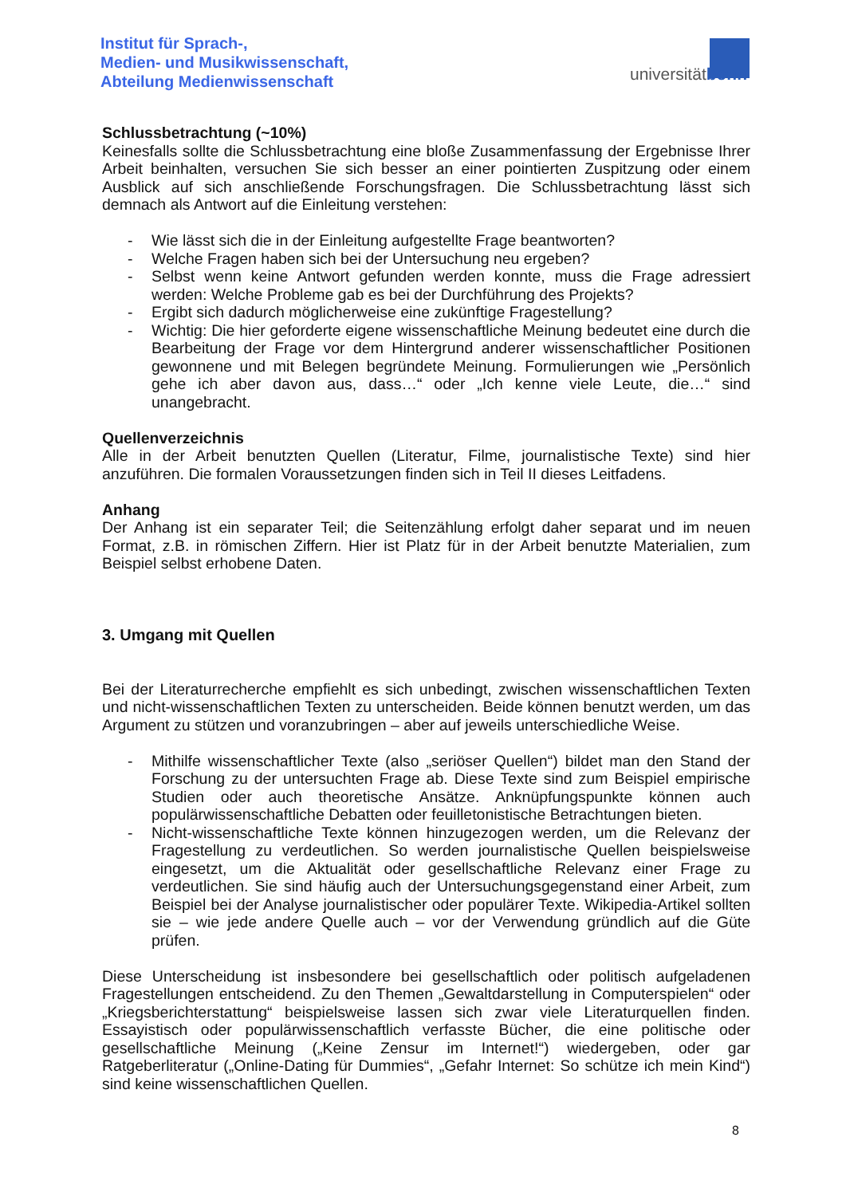Institut für Sprach-,
Medien- und Musikwissenschaft,
Abteilung Medienwissenschaft
universitätbonn
Schlussbetrachtung (~10%)
Keinesfalls sollte die Schlussbetrachtung eine bloße Zusammenfassung der Ergebnisse Ihrer Arbeit beinhalten, versuchen Sie sich besser an einer pointierten Zuspitzung oder einem Ausblick auf sich anschließende Forschungsfragen. Die Schlussbetrachtung lässt sich demnach als Antwort auf die Einleitung verstehen:
- Wie lässt sich die in der Einleitung aufgestellte Frage beantworten?
- Welche Fragen haben sich bei der Untersuchung neu ergeben?
- Selbst wenn keine Antwort gefunden werden konnte, muss die Frage adressiert werden: Welche Probleme gab es bei der Durchführung des Projekts?
- Ergibt sich dadurch möglicherweise eine zukünftige Fragestellung?
- Wichtig: Die hier geforderte eigene wissenschaftliche Meinung bedeutet eine durch die Bearbeitung der Frage vor dem Hintergrund anderer wissenschaftlicher Positionen gewonnene und mit Belegen begründete Meinung. Formulierungen wie „Persönlich gehe ich aber davon aus, dass…“ oder „Ich kenne viele Leute, die…“ sind unangebracht.
Quellenverzeichnis
Alle in der Arbeit benutzten Quellen (Literatur, Filme, journalistische Texte) sind hier anzuführen. Die formalen Voraussetzungen finden sich in Teil II dieses Leitfadens.
Anhang
Der Anhang ist ein separater Teil; die Seitenzählung erfolgt daher separat und im neuen Format, z.B. in römischen Ziffern. Hier ist Platz für in der Arbeit benutzte Materialien, zum Beispiel selbst erhobene Daten.
3. Umgang mit Quellen
Bei der Literaturrecherche empfiehlt es sich unbedingt, zwischen wissenschaftlichen Texten und nicht-wissenschaftlichen Texten zu unterscheiden. Beide können benutzt werden, um das Argument zu stützen und voranzubringen – aber auf jeweils unterschiedliche Weise.
- Mithilfe wissenschaftlicher Texte (also „seriöser Quellen“) bildet man den Stand der Forschung zu der untersuchten Frage ab. Diese Texte sind zum Beispiel empirische Studien oder auch theoretische Ansätze. Anknüpfungspunkte können auch populärwissenschaftliche Debatten oder feuilletonistische Betrachtungen bieten.
- Nicht-wissenschaftliche Texte können hinzugezogen werden, um die Relevanz der Fragestellung zu verdeutlichen. So werden journalistische Quellen beispielsweise eingesetzt, um die Aktualität oder gesellschaftliche Relevanz einer Frage zu verdeutlichen. Sie sind häufig auch der Untersuchungsgegenstand einer Arbeit, zum Beispiel bei der Analyse journalistischer oder populärer Texte. Wikipedia-Artikel sollten sie – wie jede andere Quelle auch – vor der Verwendung gründlich auf die Güte prüfen.
Diese Unterscheidung ist insbesondere bei gesellschaftlich oder politisch aufgeladenen Fragestellungen entscheidend. Zu den Themen „Gewaltdarstellung in Computerspielen“ oder „Kriegsberichterstattung“ beispielsweise lassen sich zwar viele Literaturquellen finden. Essayistisch oder populärwissenschaftlich verfasste Bücher, die eine politische oder gesellschaftliche Meinung („Keine Zensur im Internet!“) wiedergeben, oder gar Ratgeberliteratur („Online-Dating für Dummies“, „Gefahr Internet: So schütze ich mein Kind“) sind keine wissenschaftlichen Quellen.
8